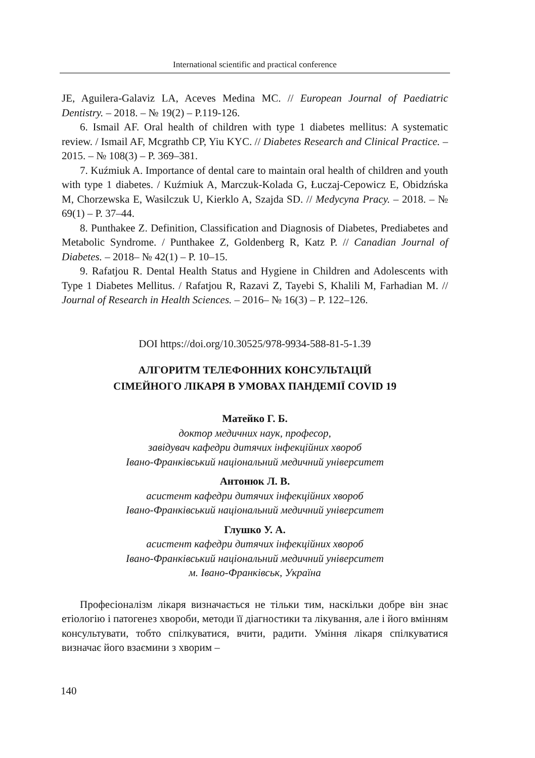International scientific and practical conference
JE, Aguilera-Galaviz LA, Aceves Medina MC. // European Journal of Paediatric Dentistry. – 2018. – № 19(2) – P.119-126.
6. Ismail AF. Oral health of children with type 1 diabetes mellitus: A systematic review. / Ismail AF, Mcgrathb CP, Yiu KYC. // Diabetes Research and Clinical Practice. – 2015. – № 108(3) – P. 369–381.
7. Kuźmiuk A. Importance of dental care to maintain oral health of children and youth with type 1 diabetes. / Kuźmiuk A, Marczuk-Kolada G, Łuczaj-Cepowicz E, Obidzńska M, Chorzewska E, Wasilczuk U, Kierklo A, Szajda SD. // Medycyna Pracy. – 2018. – № 69(1) – P. 37–44.
8. Punthakee Z. Definition, Classification and Diagnosis of Diabetes, Prediabetes and Metabolic Syndrome. / Punthakee Z, Goldenberg R, Katz P. // Canadian Journal of Diabetes. – 2018– № 42(1) – P. 10–15.
9. Rafatjou R. Dental Health Status and Hygiene in Children and Adolescents with Type 1 Diabetes Mellitus. / Rafatjou R, Razavi Z, Tayebi S, Khalili M, Farhadian M. // Journal of Research in Health Sciences. – 2016– № 16(3) – P. 122–126.
DOI https://doi.org/10.30525/978-9934-588-81-5-1.39
АЛГОРИТМ ТЕЛЕФОННИХ КОНСУЛЬТАЦІЙ
СІМЕЙНОГО ЛІКАРЯ В УМОВАХ ПАНДЕМІЇ COVID 19
Матейко Г. Б.
доктор медичних наук, професор,
завідувач кафедри дитячих інфекційних хвороб
Івано-Франківський національний медичний університет
Антонюк Л. В.
асистент кафедри дитячих інфекційних хвороб
Івано-Франківський національний медичний університет
Глушко У. А.
асистент кафедри дитячих інфекційних хвороб
Івано-Франківський національний медичний університет
м. Івано-Франківськ, Україна
Професіоналізм лікаря визначається не тільки тим, наскільки добре він знає етіологію і патогенез хвороби, методи її діагностики та лікування, але і його вмінням консультувати, тобто спілкуватися, вчити, радити. Уміння лікаря спілкуватися визначає його взаємини з хворим –
140